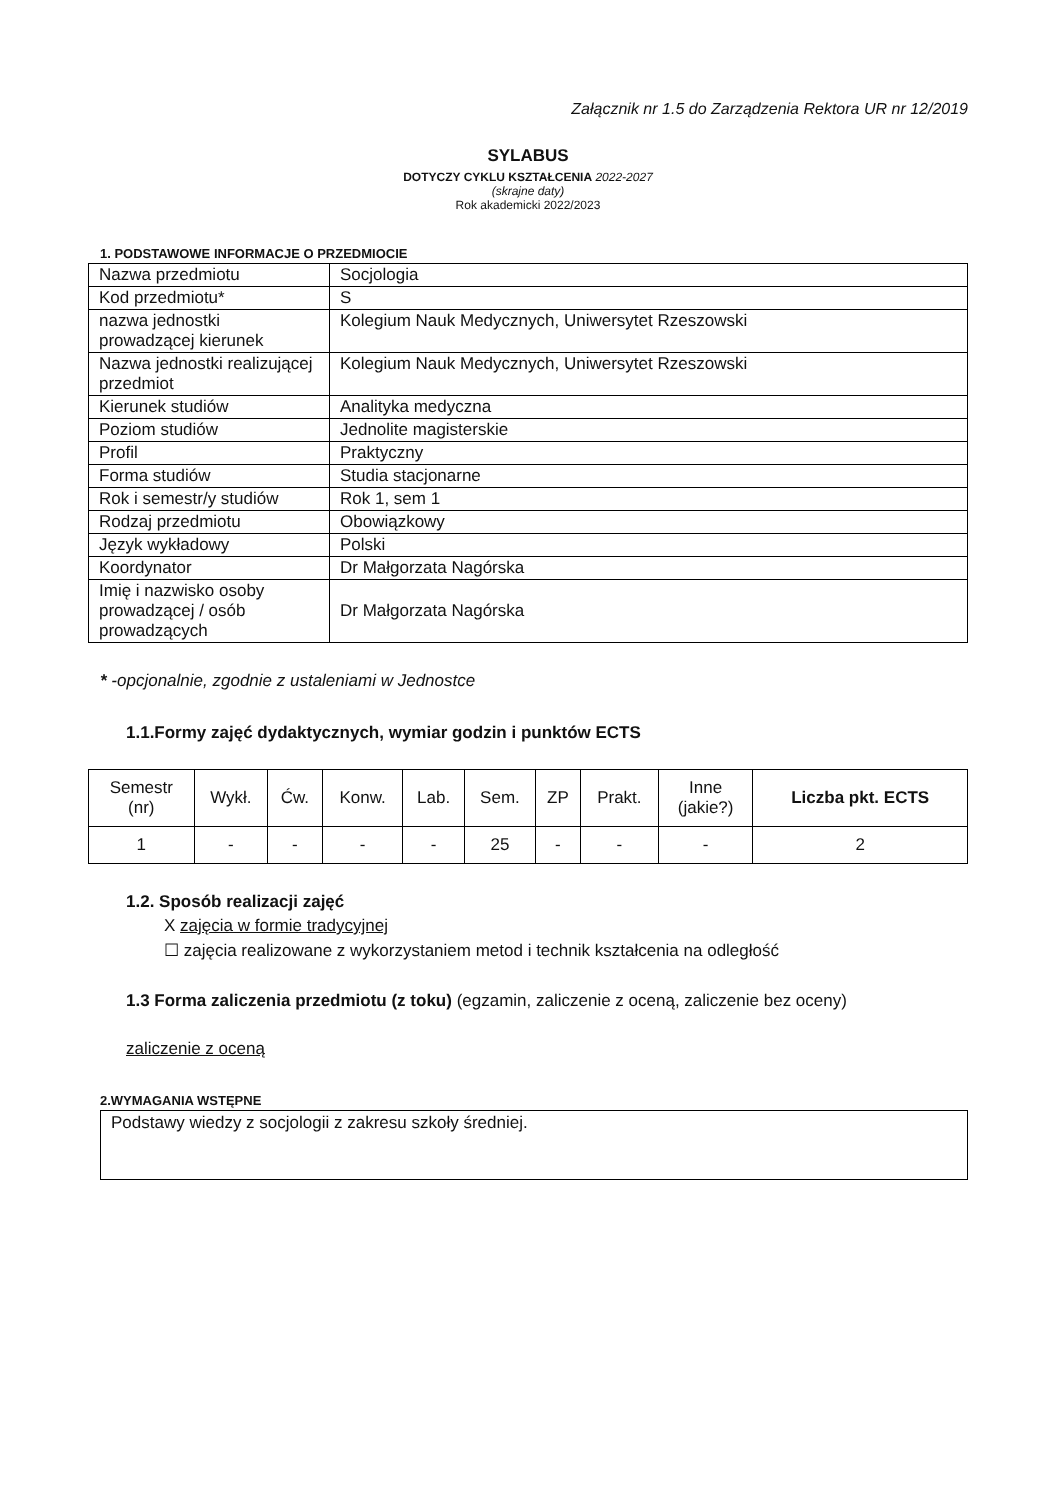Załącznik nr 1.5 do Zarządzenia Rektora UR nr 12/2019
SYLABUS
DOTYCZY CYKLU KSZTAŁCENIA 2022-2027
(skrajne daty)
Rok akademicki 2022/2023
1. PODSTAWOWE INFORMACJE O PRZEDMIOCIE
| Nazwa przedmiotu | Socjologia |
| Kod przedmiotu* | S |
| nazwa jednostki prowadzącej kierunek | Kolegium Nauk Medycznych, Uniwersytet Rzeszowski |
| Nazwa jednostki realizującej przedmiot | Kolegium Nauk Medycznych, Uniwersytet Rzeszowski |
| Kierunek studiów | Analityka medyczna |
| Poziom studiów | Jednolite magisterskie |
| Profil | Praktyczny |
| Forma studiów | Studia stacjonarne |
| Rok i semestr/y studiów | Rok 1, sem 1 |
| Rodzaj przedmiotu | Obowiązkowy |
| Język wykładowy | Polski |
| Koordynator | Dr Małgorzata Nagórska |
| Imię i nazwisko osoby prowadzącej / osób prowadzących | Dr Małgorzata Nagórska |
* -opcjonalnie, zgodnie z ustaleniami w Jednostce
1.1.Formy zajęć dydaktycznych, wymiar godzin i punktów ECTS
| Semestr (nr) | Wykł. | Ćw. | Konw. | Lab. | Sem. | ZP | Prakt. | Inne (jakie?) | Liczba pkt. ECTS |
| --- | --- | --- | --- | --- | --- | --- | --- | --- | --- |
| 1 | - | - | - | - | 25 | - | - | - | 2 |
1.2. Sposób realizacji zajęć
X zajęcia w formie tradycyjnej
☐ zajęcia realizowane z wykorzystaniem metod i technik kształcenia na odległość
1.3 Forma zaliczenia przedmiotu (z toku) (egzamin, zaliczenie z oceną, zaliczenie bez oceny)
zaliczenie z oceną
2.WYMAGANIA WSTĘPNE
Podstawy wiedzy z socjologii z zakresu szkoły średniej.